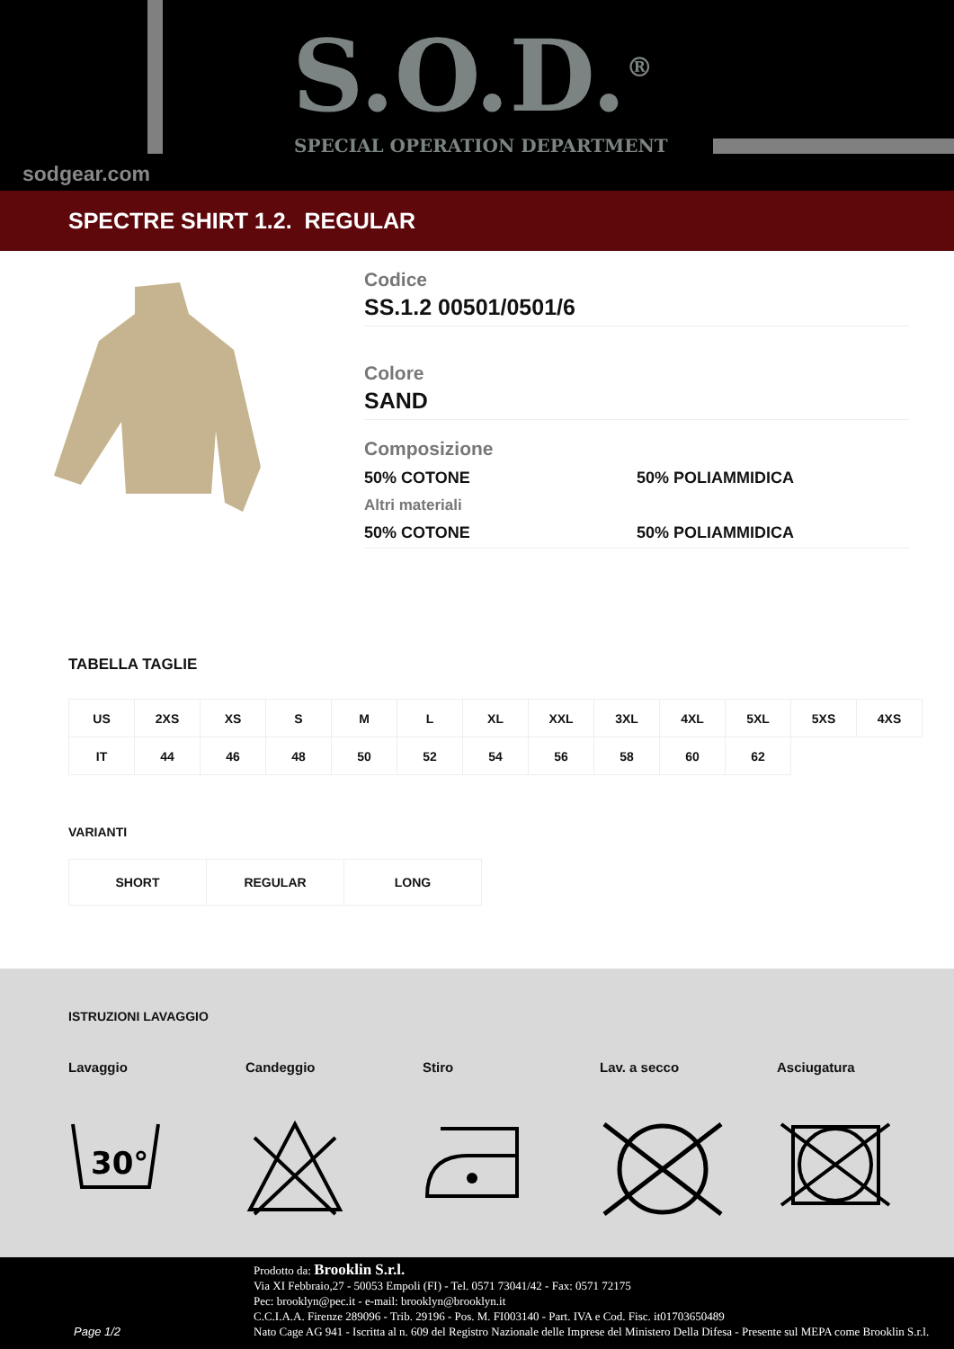S.O.D.<sup>®</sup>
SPECIAL OPERATION DEPARTMENT
sodgear.com
SPECTRE SHIRT 1.2. REGULAR
Codice
SS.1.2 00501/0501/6
Colore
SAND
Composizione
50% COTONE 50% POLIAMMIDICA
Altri materiali
50% COTONE 50% POLIAMMIDICA
TABELLA TAGLIE
| US | 2XS | XS | S | M | L | XL | XXL | 3XL | 4XL | 5XL | 5XS | 4XS |
| IT | 44 | 46 | 48 | 50 | 52 | 54 | 56 | 58 | 60 | 62 | | |
VARIANTI
| SHORT | REGULAR | LONG |
ISTRUZIONI LAVAGGIO
Lavaggio Candeggio Stiro Lav. a secco Asciugatura
30°
Page 1/2
Prodotto da: Brooklin S.r.l.
Via XI Febbraio,27 - 50053 Empoli (FI) - Tel. 0571 73041/42 - Fax: 0571 72175
Pec: brooklyn@pec.it - e-mail: brooklyn@brooklyn.it
C.C.I.A.A. Firenze 289096 - Trib. 29196 - Pos. M. FI003140 - Part. IVA e Cod. Fisc. it01703650489
Nato Cage AG 941 - Iscritta al n. 609 del Registro Nazionale delle Imprese del Ministero Della Difesa - Presente sul MEPA come Brooklin S.r.l.